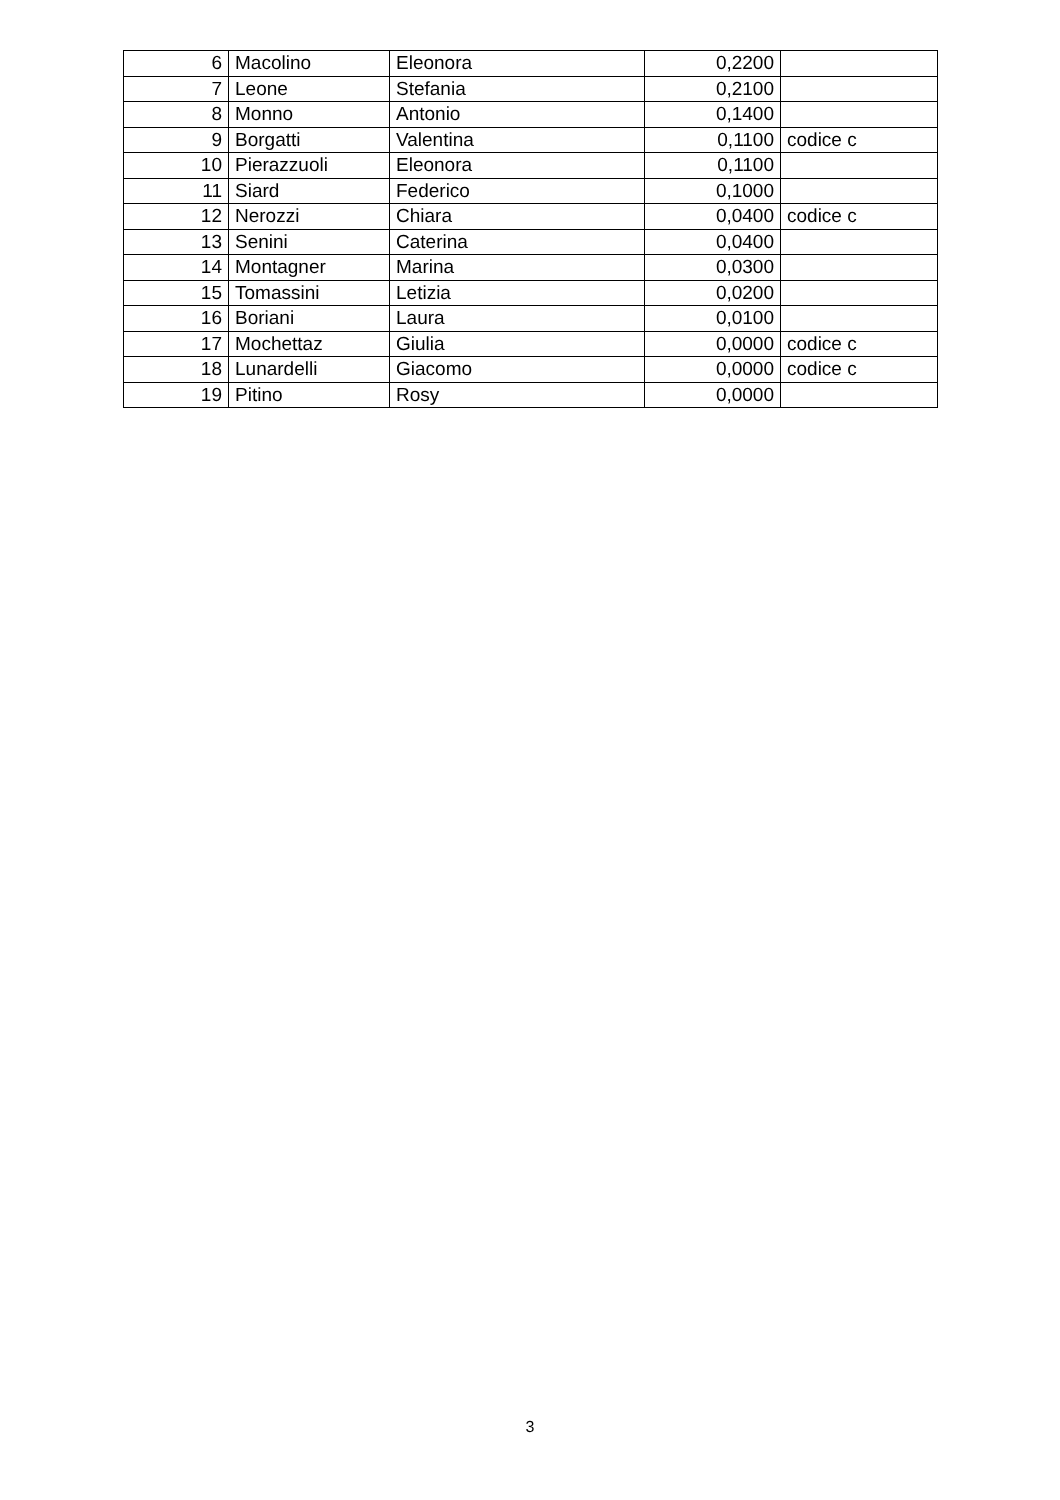| 6 | Macolino | Eleonora | 0,2200 | |
| 7 | Leone | Stefania | 0,2100 | |
| 8 | Monno | Antonio | 0,1400 | |
| 9 | Borgatti | Valentina | 0,1100 | codice c |
| 10 | Pierazzuoli | Eleonora | 0,1100 | |
| 11 | Siard | Federico | 0,1000 | |
| 12 | Nerozzi | Chiara | 0,0400 | codice c |
| 13 | Senini | Caterina | 0,0400 | |
| 14 | Montagner | Marina | 0,0300 | |
| 15 | Tomassini | Letizia | 0,0200 | |
| 16 | Boriani | Laura | 0,0100 | |
| 17 | Mochettaz | Giulia | 0,0000 | codice c |
| 18 | Lunardelli | Giacomo | 0,0000 | codice c |
| 19 | Pitino | Rosy | 0,0000 | |
3